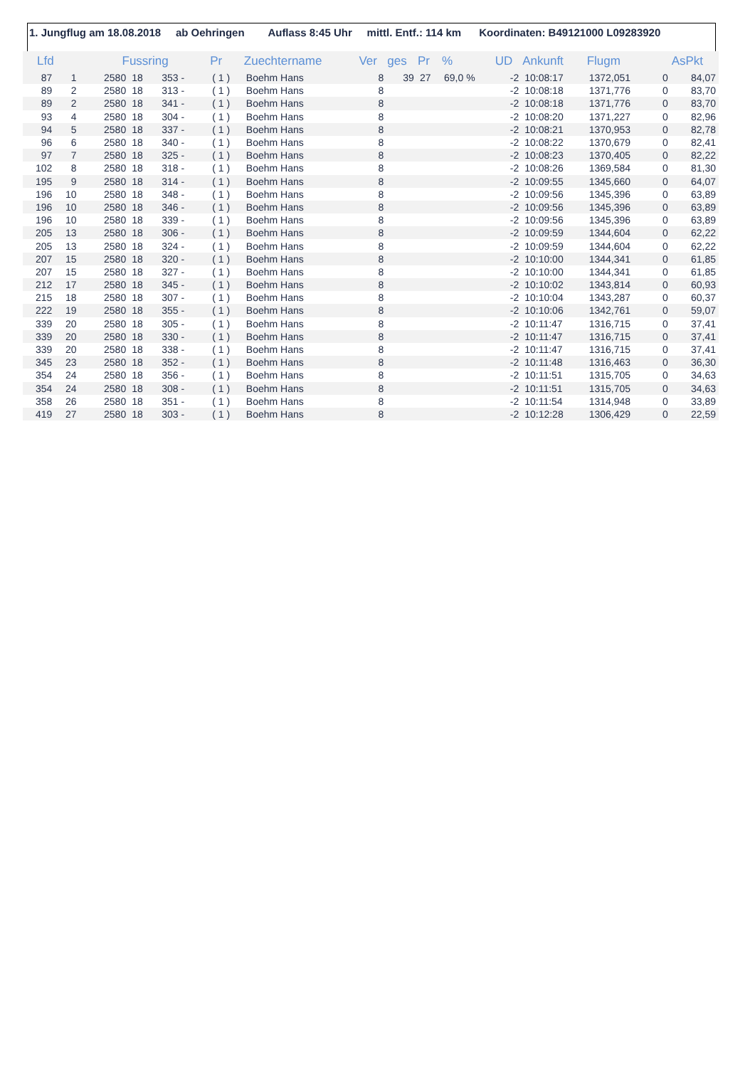1. Jungflug am 18.08.2018 ab Oehringen Auflass 8:45 Uhr mittl. Entf.: 114 km Koordinaten: B49121000 L09283920
| Lfd | | Fussring | | | Pr | Zuechtername | Ver | ges | Pr | % | UD | Ankunft | Flugm | | AsPkt |
| --- | --- | --- | --- | --- | --- | --- | --- | --- | --- | --- | --- | --- | --- | --- | --- |
| 87 | 1 | 2580 | 18 | 353 - | ( 1 ) | Boehm Hans | 8 | 39 | 27 | 69,0 % | -2 | 10:08:17 | 1372,051 | 0 | 84,07 |
| 89 | 2 | 2580 | 18 | 313 - | ( 1 ) | Boehm Hans | 8 | | | | -2 | 10:08:18 | 1371,776 | 0 | 83,70 |
| 89 | 2 | 2580 | 18 | 341 - | ( 1 ) | Boehm Hans | 8 | | | | -2 | 10:08:18 | 1371,776 | 0 | 83,70 |
| 93 | 4 | 2580 | 18 | 304 - | ( 1 ) | Boehm Hans | 8 | | | | -2 | 10:08:20 | 1371,227 | 0 | 82,96 |
| 94 | 5 | 2580 | 18 | 337 - | ( 1 ) | Boehm Hans | 8 | | | | -2 | 10:08:21 | 1370,953 | 0 | 82,78 |
| 96 | 6 | 2580 | 18 | 340 - | ( 1 ) | Boehm Hans | 8 | | | | -2 | 10:08:22 | 1370,679 | 0 | 82,41 |
| 97 | 7 | 2580 | 18 | 325 - | ( 1 ) | Boehm Hans | 8 | | | | -2 | 10:08:23 | 1370,405 | 0 | 82,22 |
| 102 | 8 | 2580 | 18 | 318 - | ( 1 ) | Boehm Hans | 8 | | | | -2 | 10:08:26 | 1369,584 | 0 | 81,30 |
| 195 | 9 | 2580 | 18 | 314 - | ( 1 ) | Boehm Hans | 8 | | | | -2 | 10:09:55 | 1345,660 | 0 | 64,07 |
| 196 | 10 | 2580 | 18 | 348 - | ( 1 ) | Boehm Hans | 8 | | | | -2 | 10:09:56 | 1345,396 | 0 | 63,89 |
| 196 | 10 | 2580 | 18 | 346 - | ( 1 ) | Boehm Hans | 8 | | | | -2 | 10:09:56 | 1345,396 | 0 | 63,89 |
| 196 | 10 | 2580 | 18 | 339 - | ( 1 ) | Boehm Hans | 8 | | | | -2 | 10:09:56 | 1345,396 | 0 | 63,89 |
| 205 | 13 | 2580 | 18 | 306 - | ( 1 ) | Boehm Hans | 8 | | | | -2 | 10:09:59 | 1344,604 | 0 | 62,22 |
| 205 | 13 | 2580 | 18 | 324 - | ( 1 ) | Boehm Hans | 8 | | | | -2 | 10:09:59 | 1344,604 | 0 | 62,22 |
| 207 | 15 | 2580 | 18 | 320 - | ( 1 ) | Boehm Hans | 8 | | | | -2 | 10:10:00 | 1344,341 | 0 | 61,85 |
| 207 | 15 | 2580 | 18 | 327 - | ( 1 ) | Boehm Hans | 8 | | | | -2 | 10:10:00 | 1344,341 | 0 | 61,85 |
| 212 | 17 | 2580 | 18 | 345 - | ( 1 ) | Boehm Hans | 8 | | | | -2 | 10:10:02 | 1343,814 | 0 | 60,93 |
| 215 | 18 | 2580 | 18 | 307 - | ( 1 ) | Boehm Hans | 8 | | | | -2 | 10:10:04 | 1343,287 | 0 | 60,37 |
| 222 | 19 | 2580 | 18 | 355 - | ( 1 ) | Boehm Hans | 8 | | | | -2 | 10:10:06 | 1342,761 | 0 | 59,07 |
| 339 | 20 | 2580 | 18 | 305 - | ( 1 ) | Boehm Hans | 8 | | | | -2 | 10:11:47 | 1316,715 | 0 | 37,41 |
| 339 | 20 | 2580 | 18 | 330 - | ( 1 ) | Boehm Hans | 8 | | | | -2 | 10:11:47 | 1316,715 | 0 | 37,41 |
| 339 | 20 | 2580 | 18 | 338 - | ( 1 ) | Boehm Hans | 8 | | | | -2 | 10:11:47 | 1316,715 | 0 | 37,41 |
| 345 | 23 | 2580 | 18 | 352 - | ( 1 ) | Boehm Hans | 8 | | | | -2 | 10:11:48 | 1316,463 | 0 | 36,30 |
| 354 | 24 | 2580 | 18 | 356 - | ( 1 ) | Boehm Hans | 8 | | | | -2 | 10:11:51 | 1315,705 | 0 | 34,63 |
| 354 | 24 | 2580 | 18 | 308 - | ( 1 ) | Boehm Hans | 8 | | | | -2 | 10:11:51 | 1315,705 | 0 | 34,63 |
| 358 | 26 | 2580 | 18 | 351 - | ( 1 ) | Boehm Hans | 8 | | | | -2 | 10:11:54 | 1314,948 | 0 | 33,89 |
| 419 | 27 | 2580 | 18 | 303 - | ( 1 ) | Boehm Hans | 8 | | | | -2 | 10:12:28 | 1306,429 | 0 | 22,59 |